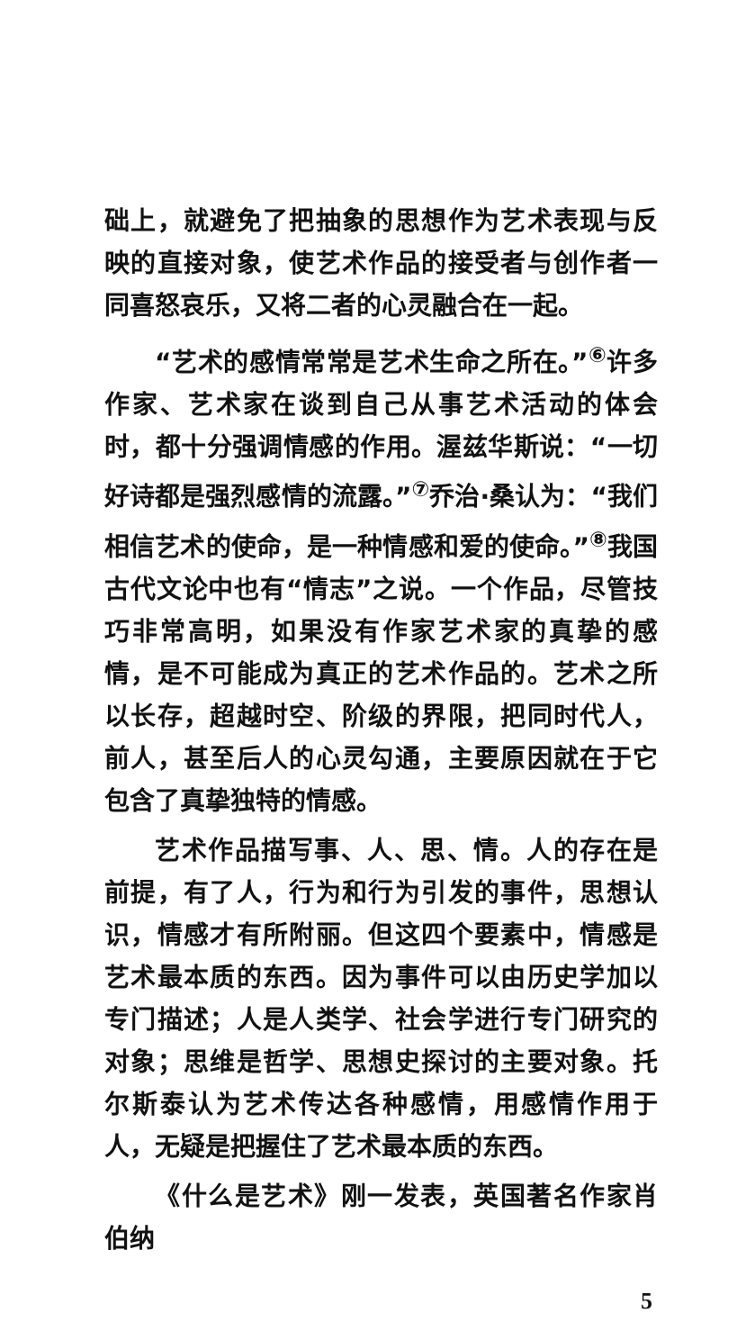础上，就避免了把抽象的思想作为艺术表现与反映的直接对象，使艺术作品的接受者与创作者一同喜怒哀乐，又将二者的心灵融合在一起。
“艺术的感情常常是艺术生命之所在。”<sup>⑥</sup>许多作家、艺术家在谈到自己从事艺术活动的体会时，都十分强调情感的作用。渥兹华斯说：“一切好诗都是强烈感情的流露。”<sup>⑦</sup>乔治·桑认为：“我们相信艺术的使命，是一种情感和爱的使命。”<sup>⑧</sup>我国古代文论中也有“情志”之说。一个作品，尽管技巧非常高明，如果没有作家艺术家的真挚的感情，是不可能成为真正的艺术作品的。艺术之所以长存，超越时空、阶级的界限，把同时代人，前人，甚至后人的心灵勾通，主要原因就在于它包含了真挚独特的情感。
艺术作品描写事、人、思、情。人的存在是前提，有了人，行为和行为引发的事件，思想认识，情感才有所附丽。但这四个要素中，情感是艺术最本质的东西。因为事件可以由历史学加以专门描述；人是人类学、社会学进行专门研究的对象；思维是哲学、思想史探讨的主要对象。托尔斯泰认为艺术传达各种感情，用感情作用于人，无疑是把握住了艺术最本质的东西。
《什么是艺术》刚一发表，英国著名作家肖伯纳
5